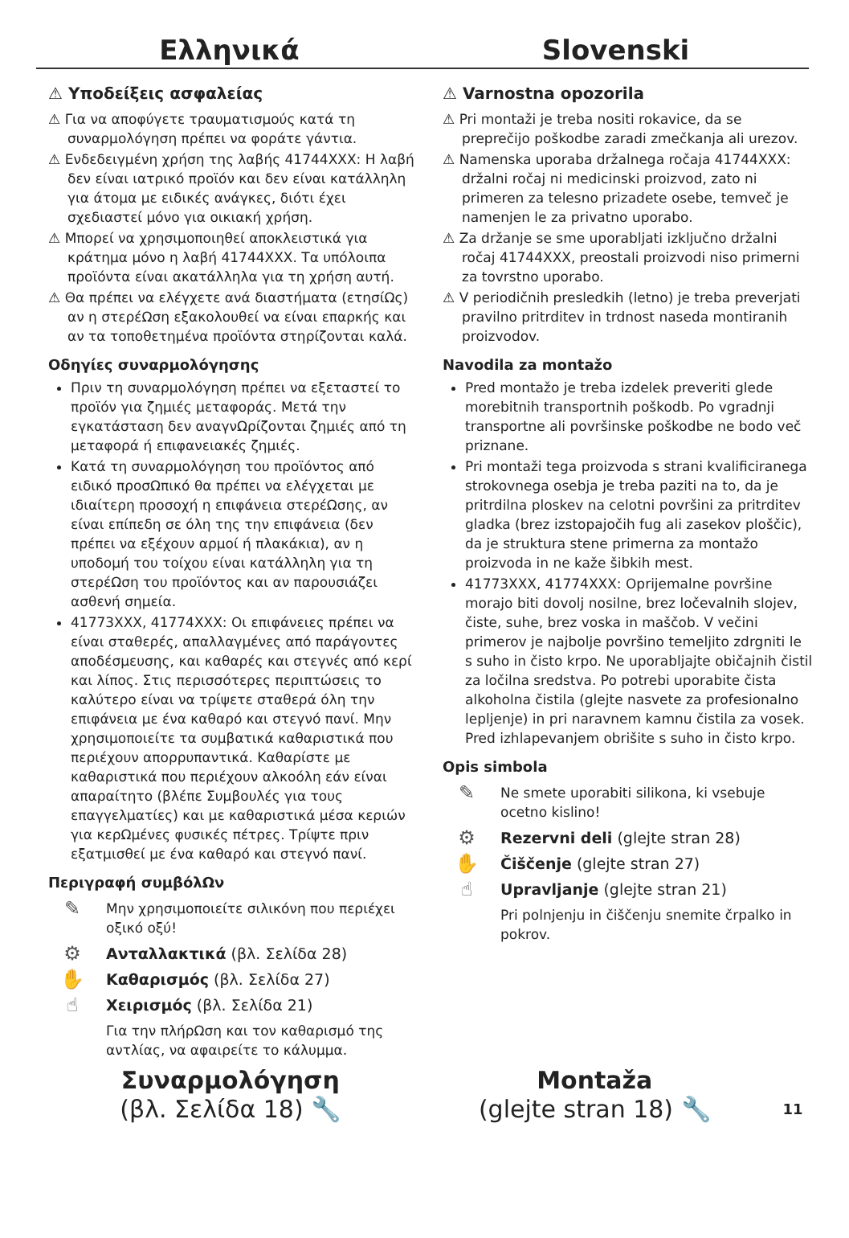Ελληνικά Slovenski
⚠ Υποδείξεις ασφαλείας
⚠ Για να αποφύγετε τραυματισμούς κατά τη συναρμολόγηση πρέπει να φοράτε γάντια.
⚠ Ενδεδειγμένη χρήση της λαβής 41744XXX: Η λαβή δεν είναι ιατρικό προϊόν και δεν είναι κατάλληλη για άτομα με ειδικές ανάγκες, διότι έχει σχεδιαστεί μόνο για οικιακή χρήση.
⚠ Μπορεί να χρησιμοποιηθεί αποκλειστικά για κράτημα μόνο η λαβή 41744XXX. Τα υπόλοιπα προϊόντα είναι ακατάλληλα για τη χρήση αυτή.
⚠ Θα πρέπει να ελέγχετε ανά διαστήματα (ετησίΩς) αν η στερέΩση εξακολουθεί να είναι επαρκής και αν τα τοποθετημένα προϊόντα στηρίζονται καλά.
Οδηγίες συναρμολόγησης
Πριν τη συναρμολόγηση πρέπει να εξεταστεί το προϊόν για ζημιές μεταφοράς. Μετά την εγκατάσταση δεν αναγνΩρίζονται ζημιές από τη μεταφορά ή επιφανειακές ζημιές.
Κατά τη συναρμολόγηση του προϊόντος από ειδικό προσΩπικό θα πρέπει να ελέγχεται με ιδιαίτερη προσοχή η επιφάνεια στερέΩσης, αν είναι επίπεδη σε όλη της την επιφάνεια (δεν πρέπει να εξέχουν αρμοί ή πλακάκια), αν η υποδομή του τοίχου είναι κατάλληλη για τη στερέΩση του προϊόντος και αν παρουσιάζει ασθενή σημεία.
41773XXX, 41774XXX: Οι επιφάνειες πρέπει να είναι σταθερές, απαλλαγμένες από παράγοντες αποδέσμευσης, και καθαρές και στεγνές από κερί και λίπος. Στις περισσότερες περιπτώσεις το καλύτερο είναι να τρίψετε σταθερά όλη την επιφάνεια με ένα καθαρό και στεγνό πανί. Μην χρησιμοποιείτε τα συμβατικά καθαριστικά που περιέχουν απορρυπαντικά. Καθαρίστε με καθαριστικά που περιέχουν αλκοόλη εάν είναι απαραίτητο (βλέπε Συμβουλές για τους επαγγελματίες) και με καθαριστικά μέσα κεριών για κερΩμένες φυσικές πέτρες. Τρίψτε πριν εξατμισθεί με ένα καθαρό και στεγνό πανί.
Περιγραφή συμβόλΩν
✎
Μην χρησιμοποιείτε σιλικόνη που περιέχει οξικό οξύ!
⚙
Ανταλλακτικά (βλ. Σελίδα 28)
✋
Καθαρισμός (βλ. Σελίδα 27)
☝
Χειρισμός (βλ. Σελίδα 21)
Για την πλήρΩση και τον καθαρισμό της αντλίας, να αφαιρείτε το κάλυμμα.
⚠ Varnostna opozorila
⚠ Pri montaži je treba nositi rokavice, da se preprečijo poškodbe zaradi zmečkanja ali urezov.
⚠ Namenska uporaba držalnega ročaja 41744XXX: držalni ročaj ni medicinski proizvod, zato ni primeren za telesno prizadete osebe, temveč je namenjen le za privatno uporabo.
⚠ Za držanje se sme uporabljati izključno držalni ročaj 41744XXX, preostali proizvodi niso primerni za tovrstno uporabo.
⚠ V periodičnih presledkih (letno) je treba preverjati pravilno pritrditev in trdnost naseda montiranih proizvodov.
Navodila za montažo
Pred montažo je treba izdelek preveriti glede morebitnih transportnih poškodb. Po vgradnji transportne ali površinske poškodbe ne bodo več priznane.
Pri montaži tega proizvoda s strani kvalificiranega strokovnega osebja je treba paziti na to, da je pritrdilna ploskev na celotni površini za pritrditev gladka (brez izstopajočih fug ali zasekov ploščic), da je struktura stene primerna za montažo proizvoda in ne kaže šibkih mest.
41773XXX, 41774XXX: Oprijemalne površine morajo biti dovolj nosilne, brez ločevalnih slojev, čiste, suhe, brez voska in maščob. V večini primerov je najbolje površino temeljito zdrgniti le s suho in čisto krpo. Ne uporabljajte običajnih čistil za ločilna sredstva. Po potrebi uporabite čista alkoholna čistila (glejte nasvete za profesionalno lepljenje) in pri naravnem kamnu čistila za vosek. Pred izhlapevanjem obrišite s suho in čisto krpo.
Opis simbola
✎
Ne smete uporabiti silikona, ki vsebuje ocetno kislino!
⚙
Rezervni deli (glejte stran 28)
✋
Čiščenje (glejte stran 27)
☝
Upravljanje (glejte stran 21)
Pri polnjenju in čiščenju snemite črpalko in pokrov.
Συναρμολόγηση
(βλ. Σελίδα 18) 🔧
Montaža
(glejte stran 18) 🔧
11